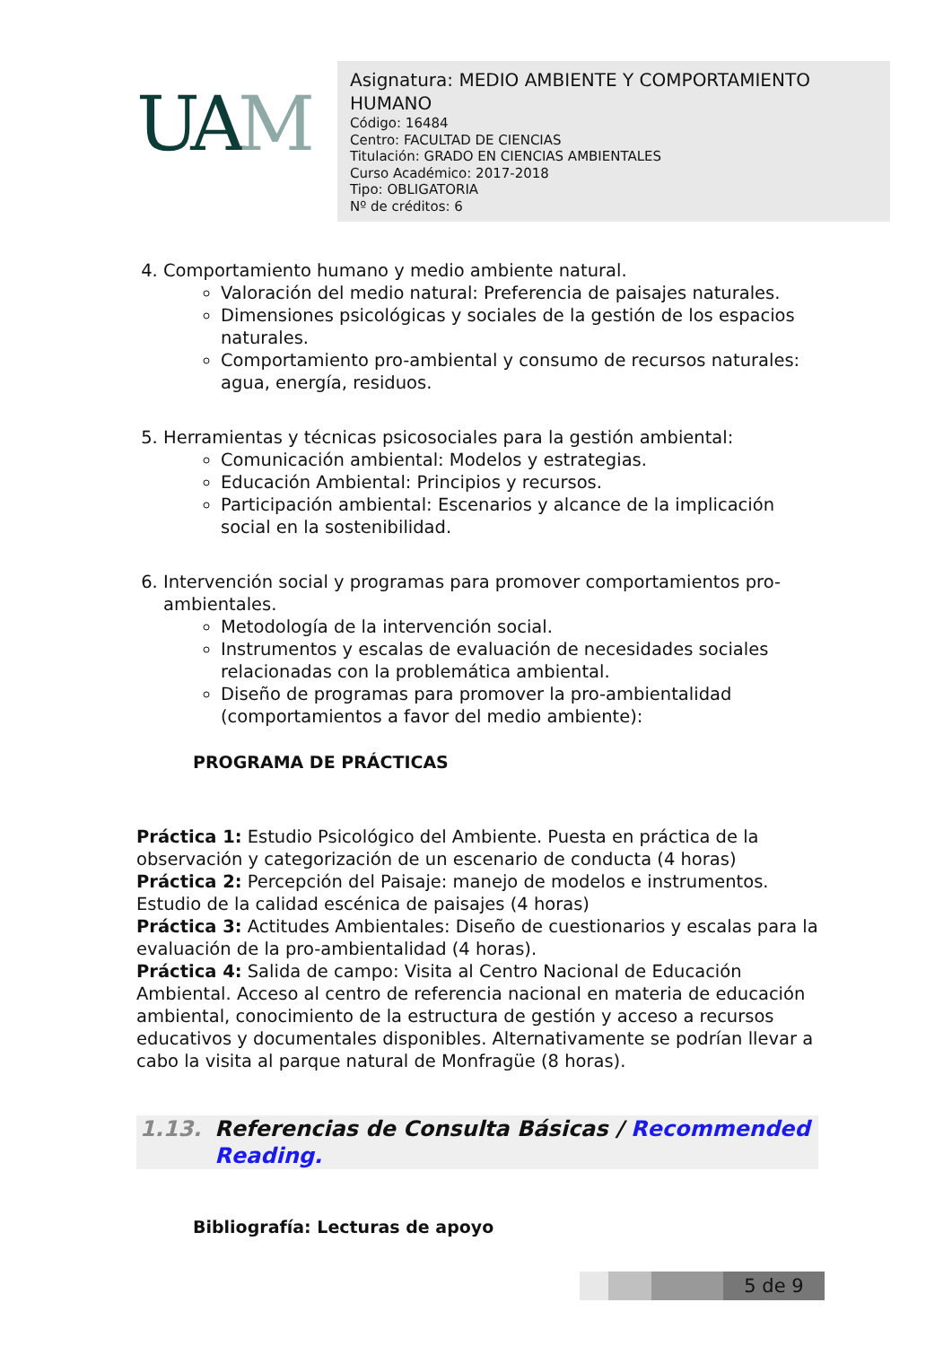UAM
Asignatura: MEDIO AMBIENTE Y COMPORTAMIENTO HUMANO
Código: 16484
Centro: FACULTAD DE CIENCIAS
Titulación: GRADO EN CIENCIAS AMBIENTALES
Curso Académico: 2017-2018
Tipo: OBLIGATORIA
Nº de créditos: 6
4. Comportamiento humano y medio ambiente natural.
Valoración del medio natural: Preferencia de paisajes naturales.
Dimensiones psicológicas y sociales de la gestión de los espacios naturales.
Comportamiento pro-ambiental y consumo de recursos naturales: agua, energía, residuos.
5. Herramientas y técnicas psicosociales para la gestión ambiental:
Comunicación ambiental: Modelos y estrategias.
Educación Ambiental: Principios y recursos.
Participación ambiental: Escenarios y alcance de la implicación social en la sostenibilidad.
6. Intervención social y programas para promover comportamientos pro-ambientales.
Metodología de la intervención social.
Instrumentos y escalas de evaluación de necesidades sociales relacionadas con la problemática ambiental.
Diseño de programas para promover la pro-ambientalidad (comportamientos a favor del medio ambiente):
PROGRAMA DE PRÁCTICAS
Práctica 1: Estudio Psicológico del Ambiente. Puesta en práctica de la observación y categorización de un escenario de conducta (4 horas)
Práctica 2: Percepción del Paisaje: manejo de modelos e instrumentos. Estudio de la calidad escénica de paisajes (4 horas)
Práctica 3: Actitudes Ambientales: Diseño de cuestionarios y escalas para la evaluación de la pro-ambientalidad (4 horas).
Práctica 4: Salida de campo: Visita al Centro Nacional de Educación Ambiental. Acceso al centro de referencia nacional en materia de educación ambiental, conocimiento de la estructura de gestión y acceso a recursos educativos y documentales disponibles. Alternativamente se podrían llevar a cabo la visita al parque natural de Monfragüe (8 horas).
1.13. Referencias de Consulta Básicas / Recommended Reading.
Bibliografía: Lecturas de apoyo
5 de 9